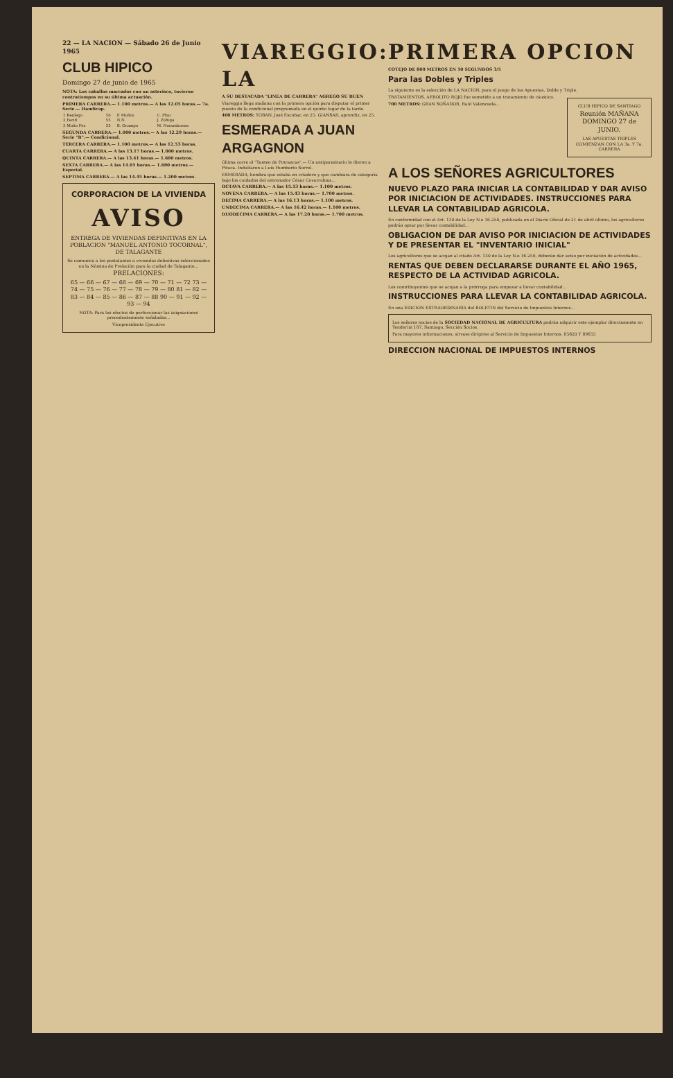22 — LA NACION — Sábado 26 de Junio 1965
CLUB HIPICO
Domingo 27 de junio de 1965
NOTA: Los caballos marcados con un asterisco, tuvieron contratiempos en su última actuación.
PRIMERA CARRERA.— 1.100 metros.— A las 12.05 horas.— 7a. Serie.— Handicap.
| 1 Renlego | 56 | P. Muñoz | C. Pfau |
| 2 Ferid | 55 | N.N. | J. Zúñiga |
| 3 Moño Fox | 55 | B. Ocampo | M. Norambuena |
SEGUNDA CARRERA.— 1.000 metros.— A las 12.29 horas.— Serie "B".— Condicional.
TERCERA CARRERA.— 1.100 metros.— A las 12.53 horas.
CUARTA CARRERA.— A las 13.17 horas.— 1.000 metros.
QUINTA CARRERA.— A las 13.41 horas.— 1.600 metros.
SEXTA CARRERA.— A las 14.05 horas.— 1.600 metros.— Especial.
SEPTIMA CARRERA.— A las 14.45 horas.— 1.200 metros.
CORPORACION DE LA VIVIENDA
AVISO
ENTREGA DE VIVIENDAS DEFINITIVAS EN LA POBLACION "MANUEL ANTONIO TOCORNAL", DE TALAGANTE
Se comunica a los postulantes a viviendas definitivas seleccionados en la Nómina de Prelación para la ciudad de Talagante...
PRELACIONES:
65 — 66 — 67 — 68 — 69 — 70 — 71 — 72 73 — 74 — 75 — 76 — 77 — 78 — 79 — 80 81 — 82 — 83 — 84 — 85 — 86 — 87 — 88 90 — 91 — 92 — 93 — 94
NOTA: Para los efectos de perfeccionar las asignaciones precedentemente señaladas...
Vicepresidente Ejecutivo
VIAREGGIO: LA
A SU DESTACADA "LINEA DE CARRERA" AGREGO SU BUEN
Viareggio llega mañana con la primera opción para disputar el primer puesto de la condicional programada en el quinto lugar de la tarde.
400 METROS: TOBAN, José Escobar, en 25. GIANSAR, aprendiz, en 25.
ESMERADA A JUAN ARGAGNON
Ghima corre el "Tanteo de Potrancas".— Un antiparasitario le dieron a Pituca. Indultaron a Luis Humberto Sorrel.
ESMERADA, hembra que estaba en criadero y que cambiara de categoría bajo los cuidados del entrenador César Covarrubias...
OCTAVA CARRERA.— A las 15.13 horas.— 1.100 metros.
NOVENA CARRERA.— A las 15.43 horas.— 1.700 metros.
DECIMA CARRERA.— A las 16.13 horas.— 1.100 metros.
UNDECIMA CARRERA.— A las 16.42 horas.— 1.100 metros.
DUODECIMA CARRERA.— A las 17.20 horas.— 1.700 metros.
PRIMERA OPCION
COTEJO DE 800 METROS EN 50 SEGUNDOS 3/5
Para las Dobles y Triples
La siguiente es la selección de LA NACION, para el juego de las Apuestas, Doble y Triple.
CLUB HIPICO DE SANTIAGO
Reunión MAÑANA DOMINGO 27 de JUNIO.
LAS APUESTAS TRIPLES COMIENZAN CON LA 3a. Y 7a. CARRERA
TRATAMIENTOS. AEROLITO ROJO fue sometido a un tratamiento de cáustico.
700 METROS: GRAN SOÑADOR, Raúl Valenzuela...
A LOS SEÑORES AGRICULTORES
NUEVO PLAZO PARA INICIAR LA CONTABILIDAD Y DAR AVISO POR INICIACION DE ACTIVIDADES. INSTRUCCIONES PARA LLEVAR LA CONTABILIDAD AGRICOLA.
En conformidad con el Art. 130 de la Ley N.o 16.250, publicada en el Diario Oficial de 21 de abril último, los agricultores podrán optar por llevar contabilidad...
OBLIGACION DE DAR AVISO POR INICIACION DE ACTIVIDADES Y DE PRESENTAR EL "INVENTARIO INICIAL"
Los agricultores que se acojan al citado Art. 130 de la Ley N.o 16.250, deberán dar aviso por iniciación de actividades...
RENTAS QUE DEBEN DECLARARSE DURANTE EL AÑO 1965, RESPECTO DE LA ACTIVIDAD AGRICOLA.
Los contribuyentes que se acojan a la prórroga para empezar a llevar contabilidad...
INSTRUCCIONES PARA LLEVAR LA CONTABILIDAD AGRICOLA.
En una EDICION EXTRAORDINARIA del BOLETIN del Servicio de Impuestos Internos...
Los señores socios de la SOCIEDAD NACIONAL DE AGRICULTURA podrán adquirir este ejemplar directamente en Tenderini 187, Santiago, Sección Socios.
Para mayores informaciones, sírvase dirigirse al Servicio de Impuestos Internos. 85820 Y 89655
DIRECCION NACIONAL DE IMPUESTOS INTERNOS